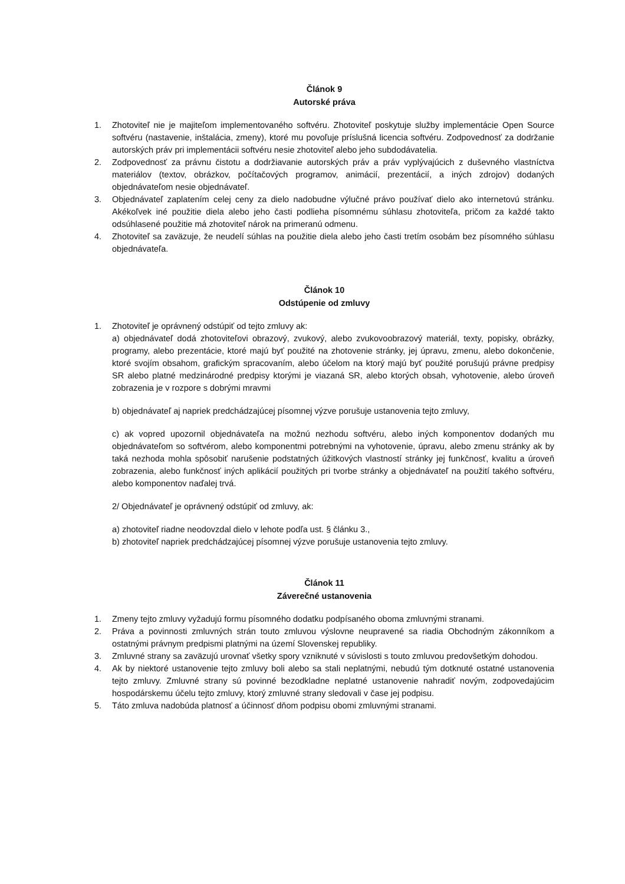Článok 9
Autorské práva
1. Zhotoviteľ nie je majiteľom implementovaného softvéru. Zhotoviteľ poskytuje služby implementácie Open Source softvéru (nastavenie, inštalácia, zmeny), ktoré mu povoľuje príslušná licencia softvéru. Zodpovednosť za dodržanie autorských práv pri implementácii softvéru nesie zhotoviteľ alebo jeho subdodávatelia.
2. Zodpovednosť za právnu čistotu a dodržiavanie autorských práv a práv vyplývajúcich z duševného vlastníctva materiálov (textov, obrázkov, počítačových programov, animácií, prezentácií, a iných zdrojov) dodaných objednávateľom nesie objednávateľ.
3. Objednávateľ zaplatením celej ceny za dielo nadobudne výlučné právo používať dielo ako internetovú stránku. Akékoľvek iné použitie diela alebo jeho časti podlieha písomnému súhlasu zhotoviteľa, pričom za každé takto odsúhlasené použitie má zhotoviteľ nárok na primeranú odmenu.
4. Zhotoviteľ sa zaväzuje, že neudelí súhlas na použitie diela alebo jeho časti tretím osobám bez písomného súhlasu objednávateľa.
Článok 10
Odstúpenie od zmluvy
1. Zhotoviteľ je oprávnený odstúpiť od tejto zmluvy ak:
a) objednávateľ dodá zhotoviteľovi obrazový, zvukový, alebo zvukovoobrazový materiál, texty, popisky, obrázky, programy, alebo prezentácie, ktoré majú byť použité na zhotovenie stránky, jej úpravu, zmenu, alebo dokončenie, ktoré svojím obsahom, grafickým spracovaním, alebo účelom na ktorý majú byť použité porušujú právne predpisy SR alebo platné medzinárodné predpisy ktorými je viazaná SR, alebo ktorých obsah, vyhotovenie, alebo úroveň zobrazenia je v rozpore s dobrými mravmi
b) objednávateľ aj napriek predchádzajúcej písomnej výzve porušuje ustanovenia tejto zmluvy,
c) ak vopred upozornil objednávateľa na možnú nezhodu softvéru, alebo iných komponentov dodaných mu objednávateľom so softvérom, alebo komponentmi potrebnými na vyhotovenie, úpravu, alebo zmenu stránky ak by taká nezhoda mohla spôsobiť narušenie podstatných úžitkových vlastností stránky jej funkčnosť, kvalitu a úroveň zobrazenia, alebo funkčnosť iných aplikácií použitých pri tvorbe stránky a objednávateľ na použití takého softvéru, alebo komponentov naďalej trvá.
2/ Objednávateľ je oprávnený odstúpiť od zmluvy, ak:
a) zhotoviteľ riadne neodovzdal dielo v lehote podľa ust. § článku 3.,
b) zhotoviteľ napriek predchádzajúcej písomnej výzve porušuje ustanovenia tejto zmluvy.
Článok 11
Záverečné ustanovenia
1. Zmeny tejto zmluvy vyžadujú formu písomného dodatku podpísaného oboma zmluvnými stranami.
2. Práva a povinnosti zmluvných strán touto zmluvou výslovne neupravené sa riadia Obchodným zákonníkom a ostatnými právnym predpismi platnými na území Slovenskej republiky.
3. Zmluvné strany sa zaväzujú urovnať všetky spory vzniknuté v súvislosti s touto zmluvou predovšetkým dohodou.
4. Ak by niektoré ustanovenie tejto zmluvy boli alebo sa stali neplatnými, nebudú tým dotknuté ostatné ustanovenia tejto zmluvy. Zmluvné strany sú povinné bezodkladne neplatné ustanovenie nahradiť novým, zodpovedajúcim hospodárskemu účelu tejto zmluvy, ktorý zmluvné strany sledovali v čase jej podpisu.
5. Táto zmluva nadobúda platnosť a účinnosť dňom podpisu obomi zmluvnými stranami.